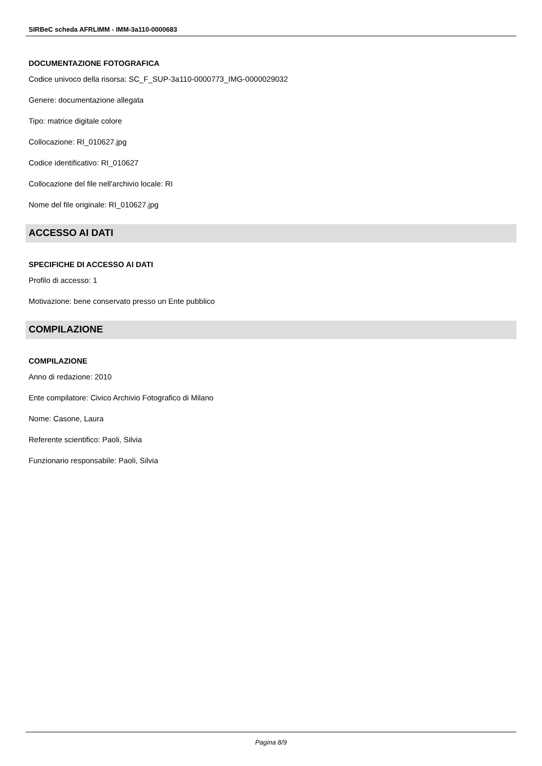SIRBeC scheda AFRLIMM - IMM-3a110-0000683
DOCUMENTAZIONE FOTOGRAFICA
Codice univoco della risorsa: SC_F_SUP-3a110-0000773_IMG-0000029032
Genere: documentazione allegata
Tipo: matrice digitale colore
Collocazione: RI_010627.jpg
Codice identificativo: RI_010627
Collocazione del file nell'archivio locale: RI
Nome del file originale: RI_010627.jpg
ACCESSO AI DATI
SPECIFICHE DI ACCESSO AI DATI
Profilo di accesso: 1
Motivazione: bene conservato presso un Ente pubblico
COMPILAZIONE
COMPILAZIONE
Anno di redazione: 2010
Ente compilatore: Civico Archivio Fotografico di Milano
Nome: Casone, Laura
Referente scientifico: Paoli, Silvia
Funzionario responsabile: Paoli, Silvia
Pagina 8/9